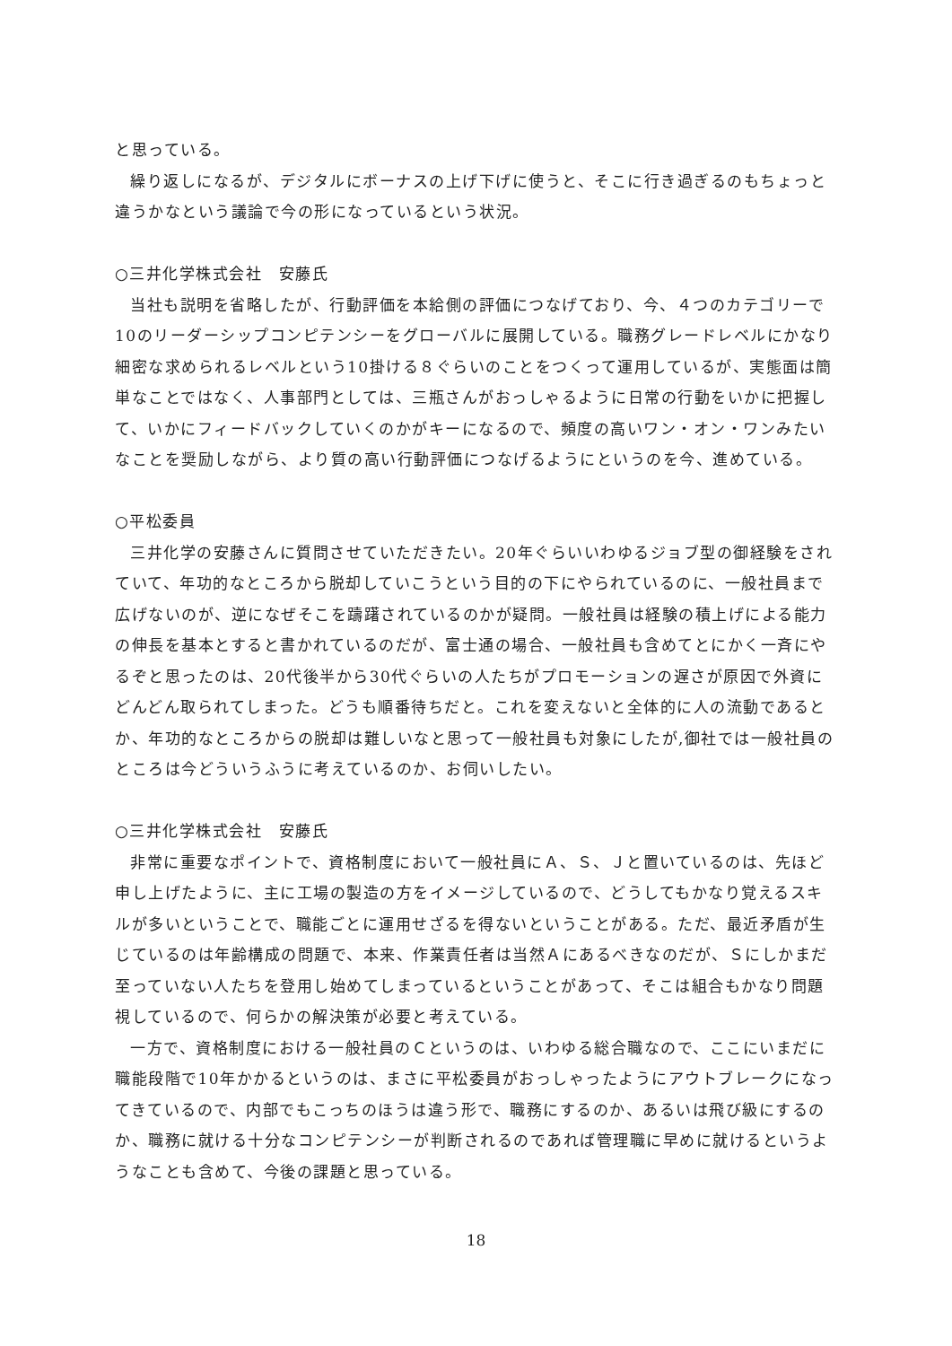と思っている。
繰り返しになるが、デジタルにボーナスの上げ下げに使うと、そこに行き過ぎるのもちょっと違うかなという議論で今の形になっているという状況。
○三井化学株式会社　安藤氏
当社も説明を省略したが、行動評価を本給側の評価につなげており、今、４つのカテゴリーで10のリーダーシップコンピテンシーをグローバルに展開している。職務グレードレベルにかなり細密な求められるレベルという10掛ける８ぐらいのことをつくって運用しているが、実態面は簡単なことではなく、人事部門としては、三瓶さんがおっしゃるように日常の行動をいかに把握して、いかにフィードバックしていくのかがキーになるので、頻度の高いワン・オン・ワンみたいなことを奨励しながら、より質の高い行動評価につなげるようにというのを今、進めている。
○平松委員
三井化学の安藤さんに質問させていただきたい。20年ぐらいいわゆるジョブ型の御経験をされていて、年功的なところから脱却していこうという目的の下にやられているのに、一般社員まで広げないのが、逆になぜそこを躊躇されているのかが疑問。一般社員は経験の積上げによる能力の伸長を基本とすると書かれているのだが、富士通の場合、一般社員も含めてとにかく一斉にやるぞと思ったのは、20代後半から30代ぐらいの人たちがプロモーションの遅さが原因で外資にどんどん取られてしまった。どうも順番待ちだと。これを変えないと全体的に人の流動であるとか、年功的なところからの脱却は難しいなと思って一般社員も対象にしたが,御社では一般社員のところは今どういうふうに考えているのか、お伺いしたい。
○三井化学株式会社　安藤氏
非常に重要なポイントで、資格制度において一般社員にＡ、Ｓ、Ｊと置いているのは、先ほど申し上げたように、主に工場の製造の方をイメージしているので、どうしてもかなり覚えるスキルが多いということで、職能ごとに運用せざるを得ないということがある。ただ、最近矛盾が生じているのは年齢構成の問題で、本来、作業責任者は当然Ａにあるべきなのだが、Ｓにしかまだ至っていない人たちを登用し始めてしまっているということがあって、そこは組合もかなり問題視しているので、何らかの解決策が必要と考えている。
一方で、資格制度における一般社員のＣというのは、いわゆる総合職なので、ここにいまだに職能段階で10年かかるというのは、まさに平松委員がおっしゃったようにアウトブレークになってきているので、内部でもこっちのほうは違う形で、職務にするのか、あるいは飛び級にするのか、職務に就ける十分なコンピテンシーが判断されるのであれば管理職に早めに就けるというようなことも含めて、今後の課題と思っている。
18